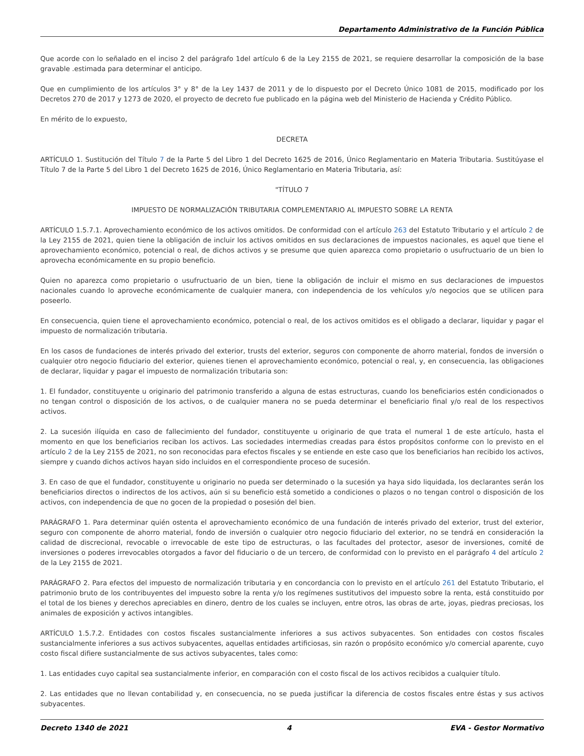Departamento Administrativo de la Función Pública
Que acorde con lo señalado en el inciso 2 del parágrafo 1del artículo 6 de la Ley 2155 de 2021, se requiere desarrollar la composición de la base gravable .estimada para determinar el anticipo.
Que en cumplimiento de los artículos 3° y 8° de la Ley 1437 de 2011 y de lo dispuesto por el Decreto Único 1081 de 2015, modificado por los Decretos 270 de 2017 y 1273 de 2020, el proyecto de decreto fue publicado en la página web del Ministerio de Hacienda y Crédito Público.
En mérito de lo expuesto,
DECRETA
ARTÍCULO 1. Sustitución del Título 7 de la Parte 5 del Libro 1 del Decreto 1625 de 2016, Único Reglamentario en Materia Tributaria. Sustitúyase el Título 7 de la Parte 5 del Libro 1 del Decreto 1625 de 2016, Único Reglamentario en Materia Tributaria, así:
"TÍTULO 7
IMPUESTO DE NORMALIZACIÓN TRIBUTARIA COMPLEMENTARIO AL IMPUESTO SOBRE LA RENTA
ARTÍCULO 1.5.7.1. Aprovechamiento económico de los activos omitidos. De conformidad con el artículo 263 del Estatuto Tributario y el artículo 2 de la Ley 2155 de 2021, quien tiene la obligación de incluir los activos omitidos en sus declaraciones de impuestos nacionales, es aquel que tiene el aprovechamiento económico, potencial o real, de dichos activos y se presume que quien aparezca como propietario o usufructuario de un bien lo aprovecha económicamente en su propio beneficio.
Quien no aparezca como propietario o usufructuario de un bien, tiene la obligación de incluir el mismo en sus declaraciones de impuestos nacionales cuando lo aproveche económicamente de cualquier manera, con independencia de los vehículos y/o negocios que se utilicen para poseerlo.
En consecuencia, quien tiene el aprovechamiento económico, potencial o real, de los activos omitidos es el obligado a declarar, liquidar y pagar el impuesto de normalización tributaria.
En los casos de fundaciones de interés privado del exterior, trusts del exterior, seguros con componente de ahorro material, fondos de inversión o cualquier otro negocio fiduciario del exterior, quienes tienen el aprovechamiento económico, potencial o real, y, en consecuencia, las obligaciones de declarar, liquidar y pagar el impuesto de normalización tributaria son:
1. El fundador, constituyente u originario del patrimonio transferido a alguna de estas estructuras, cuando los beneficiarios estén condicionados o no tengan control o disposición de los activos, o de cualquier manera no se pueda determinar el beneficiario final y/o real de los respectivos activos.
2. La sucesión ilíquida en caso de fallecimiento del fundador, constituyente u originario de que trata el numeral 1 de este artículo, hasta el momento en que los beneficiarios reciban los activos. Las sociedades intermedias creadas para éstos propósitos conforme con lo previsto en el artículo 2 de la Ley 2155 de 2021, no son reconocidas para efectos fiscales y se entiende en este caso que los beneficiarios han recibido los activos, siempre y cuando dichos activos hayan sido incluidos en el correspondiente proceso de sucesión.
3. En caso de que el fundador, constituyente u originario no pueda ser determinado o la sucesión ya haya sido liquidada, los declarantes serán los beneficiarios directos o indirectos de los activos, aún si su beneficio está sometido a condiciones o plazos o no tengan control o disposición de los activos, con independencia de que no gocen de la propiedad o posesión del bien.
PARÁGRAFO 1. Para determinar quién ostenta el aprovechamiento económico de una fundación de interés privado del exterior, trust del exterior, seguro con componente de ahorro material, fondo de inversión o cualquier otro negocio fiduciario del exterior, no se tendrá en consideración la calidad de discrecional, revocable o irrevocable de este tipo de estructuras, o las facultades del protector, asesor de inversiones, comité de inversiones o poderes irrevocables otorgados a favor del fiduciario o de un tercero, de conformidad con lo previsto en el parágrafo 4 del artículo 2 de la Ley 2155 de 2021.
PARÁGRAFO 2. Para efectos del impuesto de normalización tributaria y en concordancia con lo previsto en el artículo 261 del Estatuto Tributario, el patrimonio bruto de los contribuyentes del impuesto sobre la renta y/o los regímenes sustitutivos del impuesto sobre la renta, está constituido por el total de los bienes y derechos apreciables en dinero, dentro de los cuales se incluyen, entre otros, las obras de arte, joyas, piedras preciosas, los animales de exposición y activos intangibles.
ARTÍCULO 1.5.7.2. Entidades con costos fiscales sustancialmente inferiores a sus activos subyacentes. Son entidades con costos fiscales sustancialmente inferiores a sus activos subyacentes, aquellas entidades artificiosas, sin razón o propósito económico y/o comercial aparente, cuyo costo fiscal difiere sustancialmente de sus activos subyacentes, tales como:
1. Las entidades cuyo capital sea sustancialmente inferior, en comparación con el costo fiscal de los activos recibidos a cualquier título.
2. Las entidades que no llevan contabilidad y, en consecuencia, no se pueda justificar la diferencia de costos fiscales entre éstas y sus activos subyacentes.
Decreto 1340 de 2021 4 EVA - Gestor Normativo